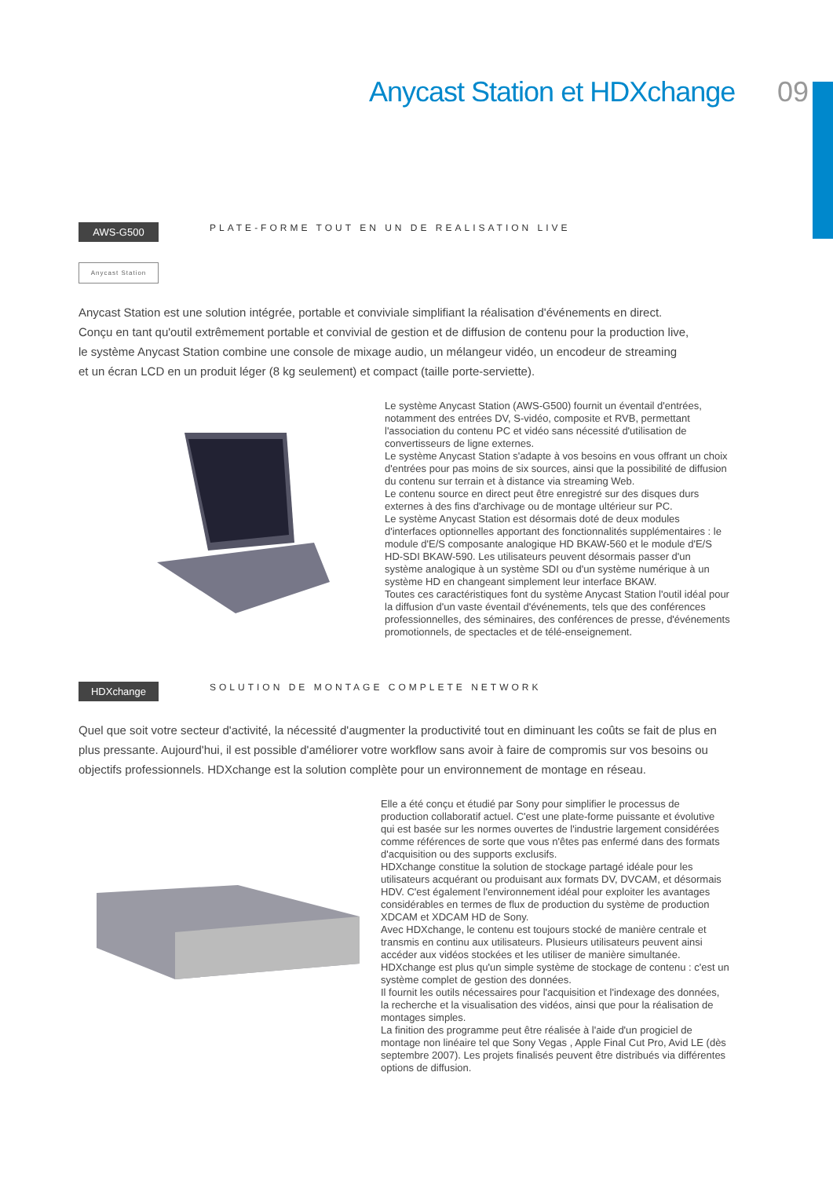Anycast Station et HDXchange 09
AWS-G500 PLATE-FORME TOUT EN UN DE REALISATION LIVE
Anycast Station
Anycast Station est une solution intégrée, portable et conviviale simplifiant la réalisation d'événements en direct.
Conçu en tant qu'outil extrêmement portable et convivial de gestion et de diffusion de contenu pour la production live,
le système Anycast Station combine une console de mixage audio, un mélangeur vidéo, un encodeur de streaming
et un écran LCD en un produit léger (8 kg seulement) et compact (taille porte-serviette).
Le système Anycast Station (AWS-G500) fournit un éventail d'entrées, notamment des entrées DV, S-vidéo, composite et RVB, permettant l'association du contenu PC et vidéo sans nécessité d'utilisation de convertisseurs de ligne externes.
Le système Anycast Station s'adapte à vos besoins en vous offrant un choix d'entrées pour pas moins de six sources, ainsi que la possibilité de diffusion du contenu sur terrain et à distance via streaming Web.
Le contenu source en direct peut être enregistré sur des disques durs externes à des fins d'archivage ou de montage ultérieur sur PC.
Le système Anycast Station est désormais doté de deux modules d'interfaces optionnelles apportant des fonctionnalités supplémentaires : le module d'E/S composante analogique HD BKAW-560 et le module d'E/S HD-SDI BKAW-590. Les utilisateurs peuvent désormais passer d'un système analogique à un système SDI ou d'un système numérique à un système HD en changeant simplement leur interface BKAW.
Toutes ces caractéristiques font du système Anycast Station l'outil idéal pour la diffusion d'un vaste éventail d'événements, tels que des conférences professionnelles, des séminaires, des conférences de presse, d'événements promotionnels, de spectacles et de télé-enseignement.
HDXchange SOLUTION DE MONTAGE COMPLETE NETWORK
Quel que soit votre secteur d'activité, la nécessité d'augmenter la productivité tout en diminuant les coûts se fait de plus en plus pressante. Aujourd'hui, il est possible d'améliorer votre workflow sans avoir à faire de compromis sur vos besoins ou objectifs professionnels. HDXchange est la solution complète pour un environnement de montage en réseau.
Elle a été conçu et étudié par Sony pour simplifier le processus de production collaboratif actuel. C'est une plate-forme puissante et évolutive qui est basée sur les normes ouvertes de l'industrie largement considérées comme références de sorte que vous n'êtes pas enfermé dans des formats d'acquisition ou des supports exclusifs.
HDXchange constitue la solution de stockage partagé idéale pour les utilisateurs acquérant ou produisant aux formats DV, DVCAM, et désormais HDV. C'est également l'environnement idéal pour exploiter les avantages considérables en termes de flux de production du système de production XDCAM et XDCAM HD de Sony.
Avec HDXchange, le contenu est toujours stocké de manière centrale et transmis en continu aux utilisateurs. Plusieurs utilisateurs peuvent ainsi accéder aux vidéos stockées et les utiliser de manière simultanée.
HDXchange est plus qu'un simple système de stockage de contenu : c'est un système complet de gestion des données.
Il fournit les outils nécessaires pour l'acquisition et l'indexage des données, la recherche et la visualisation des vidéos, ainsi que pour la réalisation de montages simples.
La finition des programme peut être réalisée à l'aide d'un progiciel de montage non linéaire tel que Sony Vegas , Apple Final Cut Pro, Avid LE (dès septembre 2007). Les projets finalisés peuvent être distribués via différentes options de diffusion.